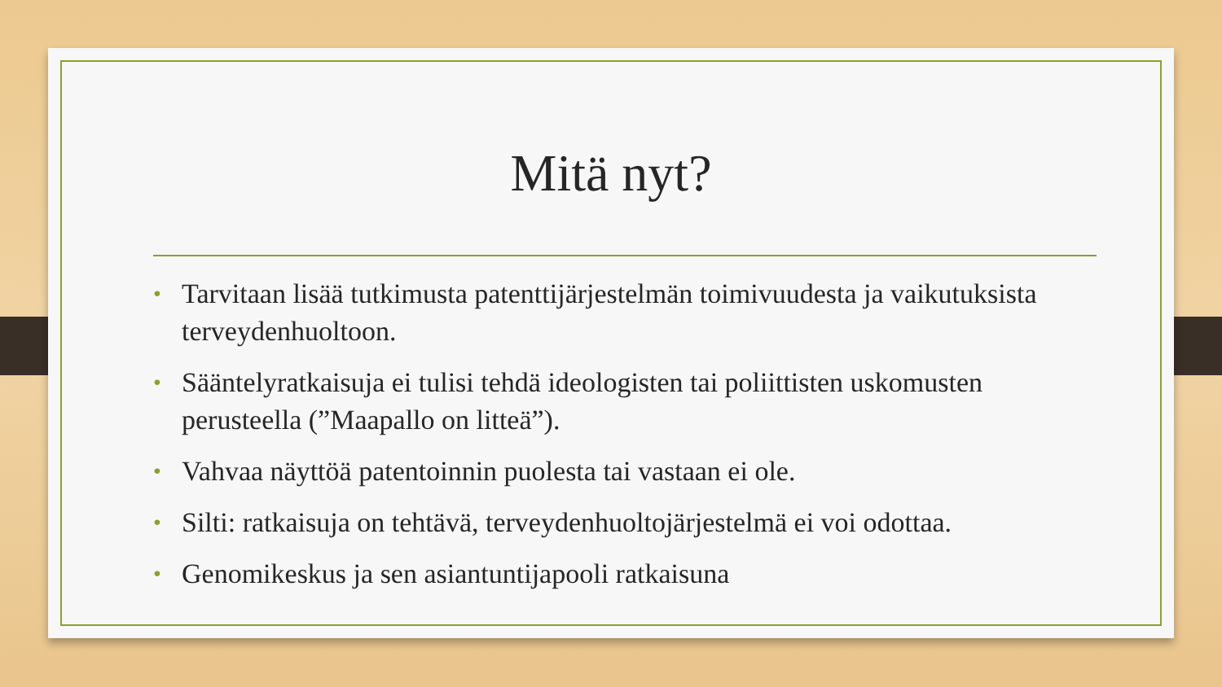Mitä nyt?
• Tarvitaan lisää tutkimusta patenttijärjestelmän toimivuudesta ja vaikutuksista terveydenhuoltoon.
• Sääntelyratkaisuja ei tulisi tehdä ideologisten tai poliittisten uskomusten perusteella (”Maapallo on litteä”).
• Vahvaa näyttöä patentoinnin puolesta tai vastaan ei ole.
• Silti: ratkaisuja on tehtävä, terveydenhuoltojärjestelmä ei voi odottaa.
• Genomikeskus ja sen asiantuntijapooli ratkaisuna